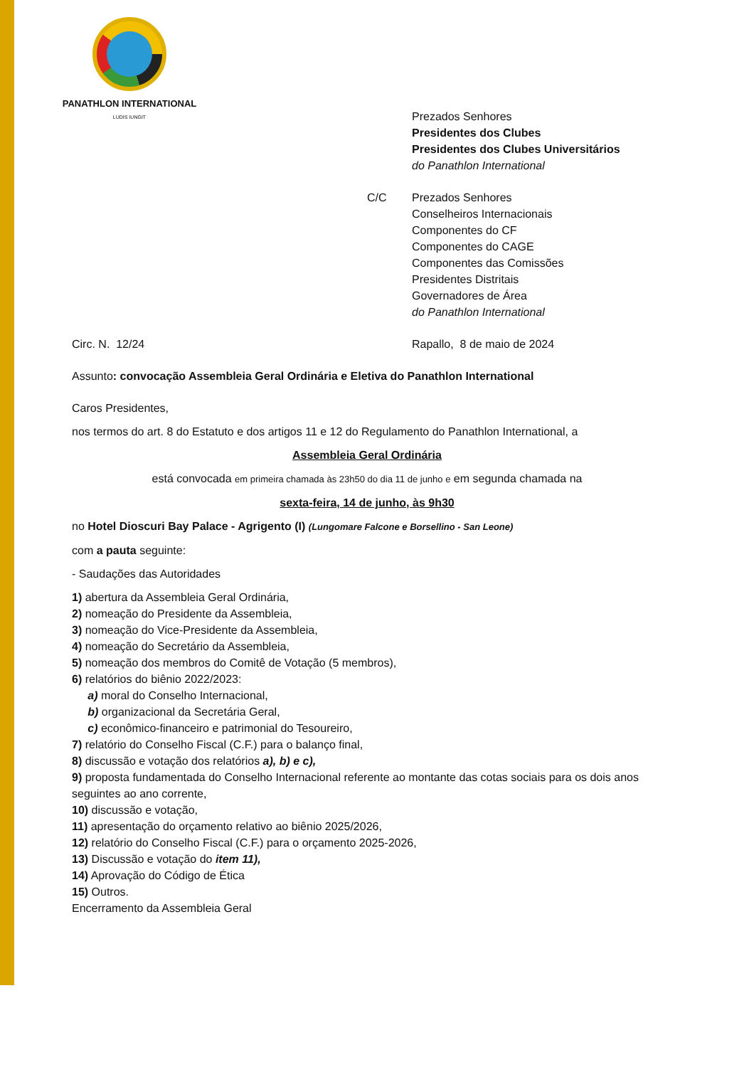PANATHLON INTERNATIONAL
LUDIS IUNGIT
Prezados Senhores
Presidentes dos Clubes
Presidentes dos Clubes Universitários
do Panathlon International
C/C Prezados Senhores
Conselheiros Internacionais
Componentes do CF
Componentes do CAGE
Componentes das Comissões
Presidentes Distritais
Governadores de Área
do Panathlon International
Circ. N. 12/24 Rapallo, 8 de maio de 2024
Assunto: convocação Assembleia Geral Ordinária e Eletiva do Panathlon International
Caros Presidentes,
nos termos do art. 8 do Estatuto e dos artigos 11 e 12 do Regulamento do Panathlon International, a
Assembleia Geral Ordinária
está convocada em primeira chamada às 23h50 do dia 11 de junho e em segunda chamada na
sexta-feira, 14 de junho, às 9h30
no Hotel Dioscuri Bay Palace - Agrigento (I) (Lungomare Falcone e Borsellino - San Leone)
com a pauta seguinte:
- Saudações das Autoridades
1) abertura da Assembleia Geral Ordinária,
2) nomeação do Presidente da Assembleia,
3) nomeação do Vice-Presidente da Assembleia,
4) nomeação do Secretário da Assembleia,
5) nomeação dos membros do Comitê de Votação (5 membros),
6) relatórios do biênio 2022/2023:
a) moral do Conselho Internacional,
b) organizacional da Secretária Geral,
c) econômico-financeiro e patrimonial do Tesoureiro,
7) relatório do Conselho Fiscal (C.F.) para o balanço final,
8) discussão e votação dos relatórios a), b) e c),
9) proposta fundamentada do Conselho Internacional referente ao montante das cotas sociais para os dois anos seguintes ao ano corrente,
10) discussão e votação,
11) apresentação do orçamento relativo ao biênio 2025/2026,
12) relatório do Conselho Fiscal (C.F.) para o orçamento 2025-2026,
13) Discussão e votação do item 11),
14) Aprovação do Código de Ética
15) Outros.
Encerramento da Assembleia Geral